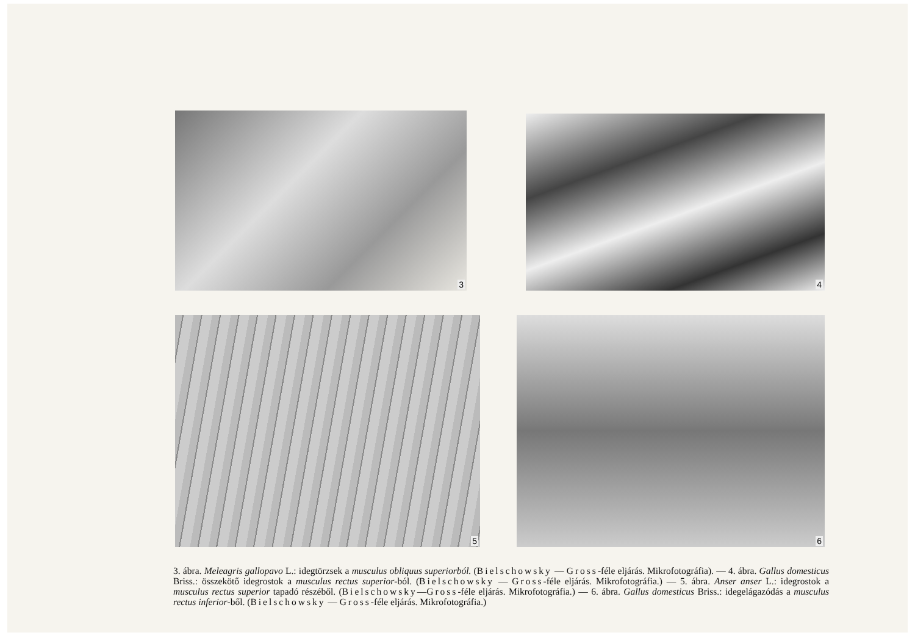3
4
5
6
3. ábra. Meleagris gallopavo L.: idegtörzsek a musculus obliquus superiorból. (Bielschowsky — Gross-féle eljárás. Mikrofotográfia). — 4. ábra. Gallus domesticus Briss.: összekötő idegrostok a musculus rectus superior-ból. (Bielschowsky — Gross-féle eljárás. Mikrofotográfia.) — 5. ábra. Anser anser L.: idegrostok a musculus rectus superior tapadó részéből. (Bielschowsky—Gross-féle eljárás. Mikrofotográfia.) — 6. ábra. Gallus domesticus Briss.: idegelágazódás a musculus rectus inferior-ből. (Bielschowsky — Gross-féle eljárás. Mikrofotográfia.)